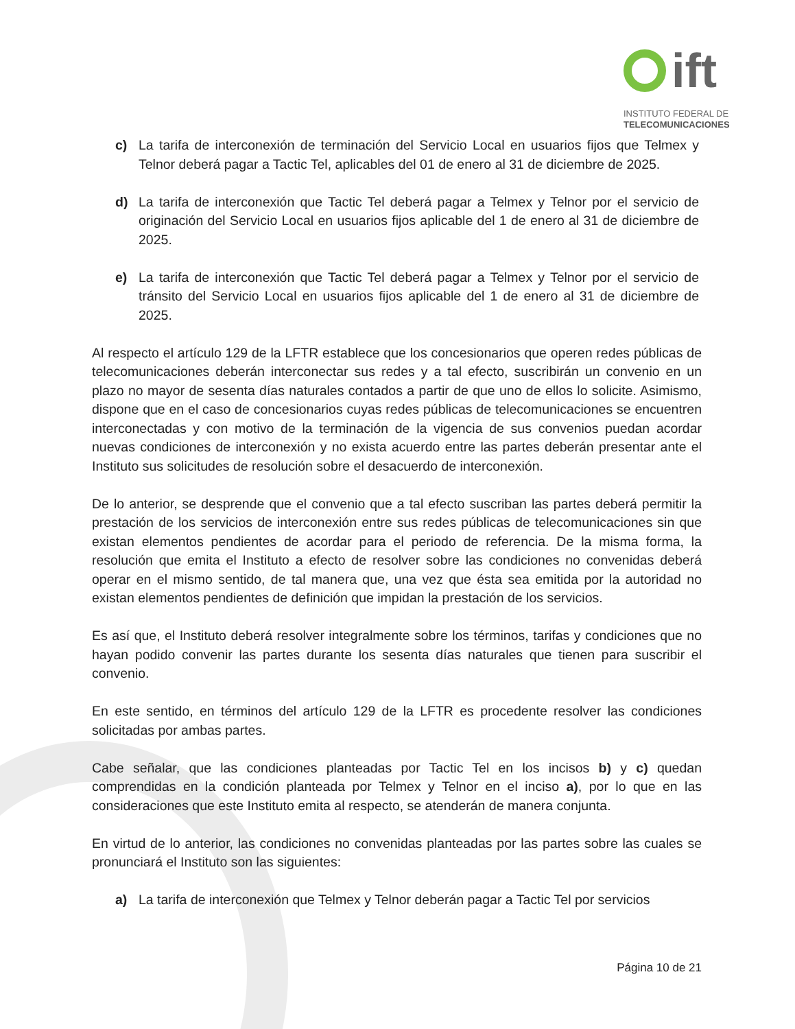ift
INSTITUTO FEDERAL DE
TELECOMUNICACIONES
c) La tarifa de interconexión de terminación del Servicio Local en usuarios fijos que Telmex y Telnor deberá pagar a Tactic Tel, aplicables del 01 de enero al 31 de diciembre de 2025.
d) La tarifa de interconexión que Tactic Tel deberá pagar a Telmex y Telnor por el servicio de originación del Servicio Local en usuarios fijos aplicable del 1 de enero al 31 de diciembre de 2025.
e) La tarifa de interconexión que Tactic Tel deberá pagar a Telmex y Telnor por el servicio de tránsito del Servicio Local en usuarios fijos aplicable del 1 de enero al 31 de diciembre de 2025.
Al respecto el artículo 129 de la LFTR establece que los concesionarios que operen redes públicas de telecomunicaciones deberán interconectar sus redes y a tal efecto, suscribirán un convenio en un plazo no mayor de sesenta días naturales contados a partir de que uno de ellos lo solicite. Asimismo, dispone que en el caso de concesionarios cuyas redes públicas de telecomunicaciones se encuentren interconectadas y con motivo de la terminación de la vigencia de sus convenios puedan acordar nuevas condiciones de interconexión y no exista acuerdo entre las partes deberán presentar ante el Instituto sus solicitudes de resolución sobre el desacuerdo de interconexión.
De lo anterior, se desprende que el convenio que a tal efecto suscriban las partes deberá permitir la prestación de los servicios de interconexión entre sus redes públicas de telecomunicaciones sin que existan elementos pendientes de acordar para el periodo de referencia. De la misma forma, la resolución que emita el Instituto a efecto de resolver sobre las condiciones no convenidas deberá operar en el mismo sentido, de tal manera que, una vez que ésta sea emitida por la autoridad no existan elementos pendientes de definición que impidan la prestación de los servicios.
Es así que, el Instituto deberá resolver integralmente sobre los términos, tarifas y condiciones que no hayan podido convenir las partes durante los sesenta días naturales que tienen para suscribir el convenio.
En este sentido, en términos del artículo 129 de la LFTR es procedente resolver las condiciones solicitadas por ambas partes.
Cabe señalar, que las condiciones planteadas por Tactic Tel en los incisos b) y c) quedan comprendidas en la condición planteada por Telmex y Telnor en el inciso a), por lo que en las consideraciones que este Instituto emita al respecto, se atenderán de manera conjunta.
En virtud de lo anterior, las condiciones no convenidas planteadas por las partes sobre las cuales se pronunciará el Instituto son las siguientes:
a) La tarifa de interconexión que Telmex y Telnor deberán pagar a Tactic Tel por servicios
Página 10 de 21